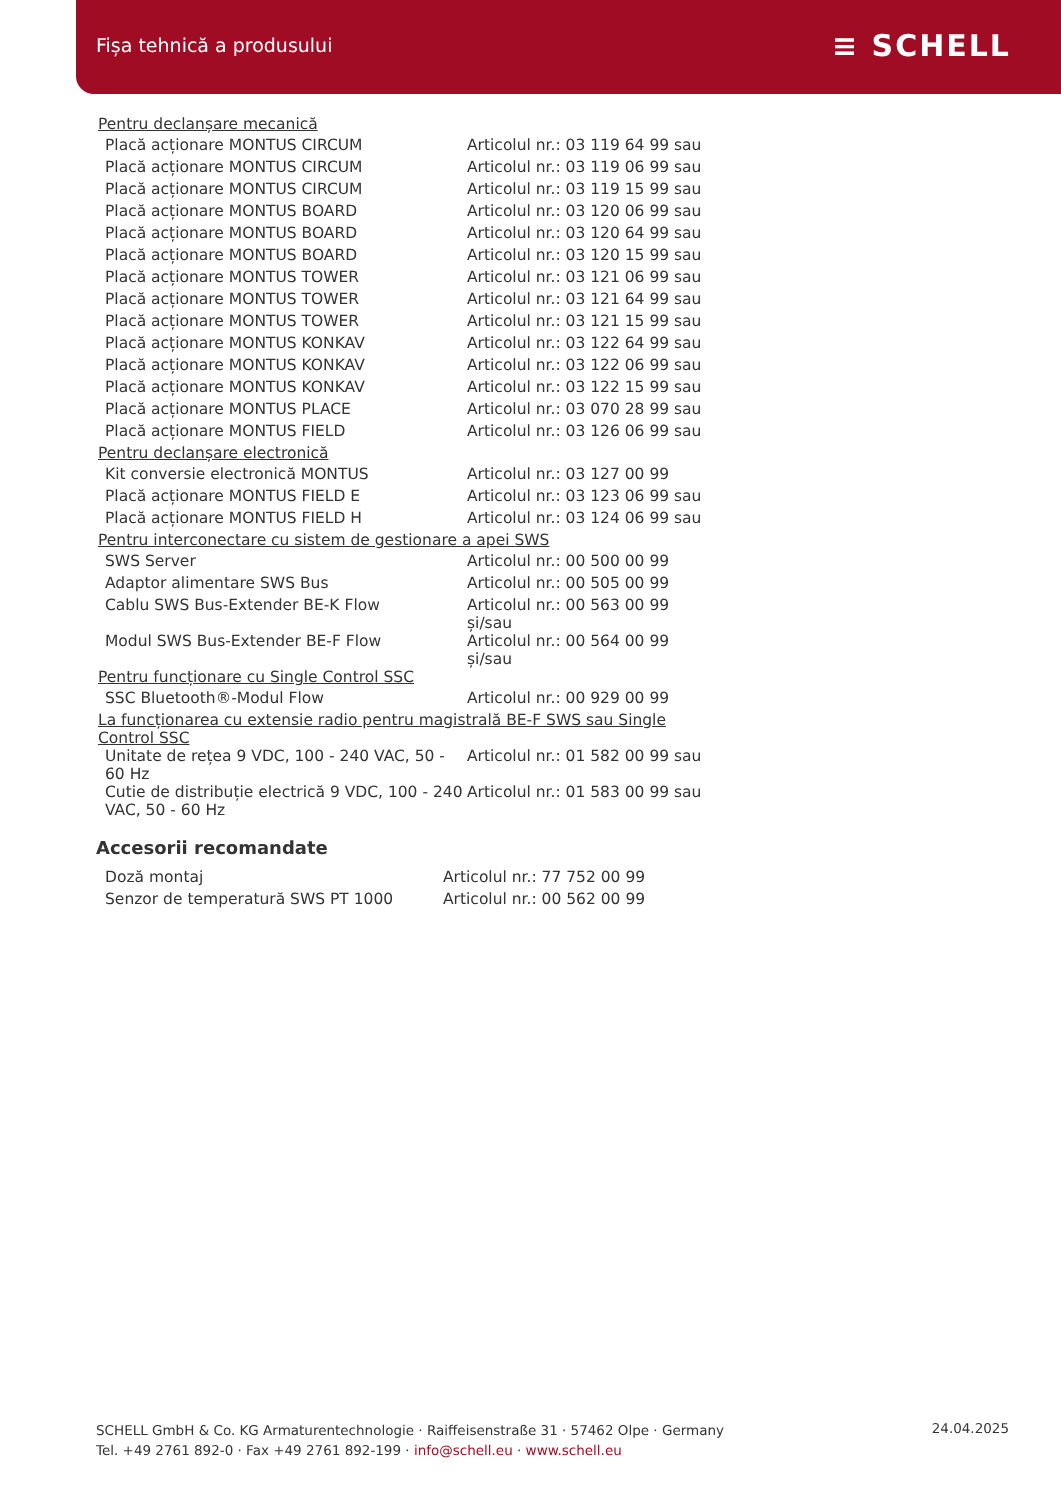Fișa tehnică a produsului ≡ SCHELL
| Pentru declanșare mecanică | |
| Placă acționare MONTUS CIRCUM | Articolul nr.: 03 119 64 99 sau |
| Placă acționare MONTUS CIRCUM | Articolul nr.: 03 119 06 99 sau |
| Placă acționare MONTUS CIRCUM | Articolul nr.: 03 119 15 99 sau |
| Placă acționare MONTUS BOARD | Articolul nr.: 03 120 06 99 sau |
| Placă acționare MONTUS BOARD | Articolul nr.: 03 120 64 99 sau |
| Placă acționare MONTUS BOARD | Articolul nr.: 03 120 15 99 sau |
| Placă acționare MONTUS TOWER | Articolul nr.: 03 121 06 99 sau |
| Placă acționare MONTUS TOWER | Articolul nr.: 03 121 64 99 sau |
| Placă acționare MONTUS TOWER | Articolul nr.: 03 121 15 99 sau |
| Placă acționare MONTUS KONKAV | Articolul nr.: 03 122 64 99 sau |
| Placă acționare MONTUS KONKAV | Articolul nr.: 03 122 06 99 sau |
| Placă acționare MONTUS KONKAV | Articolul nr.: 03 122 15 99 sau |
| Placă acționare MONTUS PLACE | Articolul nr.: 03 070 28 99 sau |
| Placă acționare MONTUS FIELD | Articolul nr.: 03 126 06 99 sau |
| Pentru declanșare electronică | |
| Kit conversie electronică MONTUS | Articolul nr.: 03 127 00 99 |
| Placă acționare MONTUS FIELD E | Articolul nr.: 03 123 06 99 sau |
| Placă acționare MONTUS FIELD H | Articolul nr.: 03 124 06 99 sau |
| Pentru interconectare cu sistem de gestionare a apei SWS | |
| SWS Server | Articolul nr.: 00 500 00 99 |
| Adaptor alimentare SWS Bus | Articolul nr.: 00 505 00 99 |
| Cablu SWS Bus-Extender BE-K Flow | Articolul nr.: 00 563 00 99 și/sau |
| Modul SWS Bus-Extender BE-F Flow | Articolul nr.: 00 564 00 99 și/sau |
| Pentru funcționare cu Single Control SSC | |
| SSC Bluetooth®-Modul Flow | Articolul nr.: 00 929 00 99 |
| La funcționarea cu extensie radio pentru magistrală BE-F SWS sau Single Control SSC | |
| Unitate de rețea 9 VDC, 100 - 240 VAC, 50 - 60 Hz | Articolul nr.: 01 582 00 99 sau |
| Cutie de distribuție electrică 9 VDC, 100 - 240 VAC, 50 - 60 Hz | Articolul nr.: 01 583 00 99 sau |
Accesorii recomandate
| Doză montaj | Articolul nr.: 77 752 00 99 |
| Senzor de temperatură SWS PT 1000 | Articolul nr.: 00 562 00 99 |
SCHELL GmbH & Co. KG Armaturentechnologie · Raiffeisenstraße 31 · 57462 Olpe · Germany
Tel. +49 2761 892-0 · Fax +49 2761 892-199 · info@schell.eu · www.schell.eu
24.04.2025